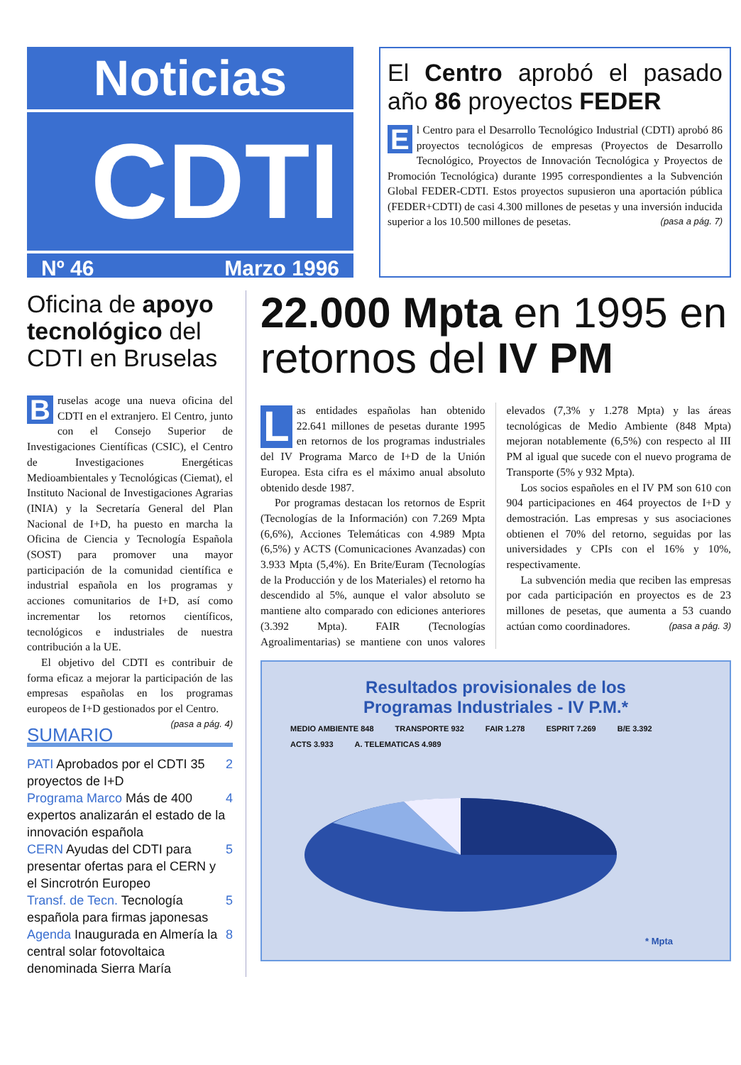Noticias
CDTI
Nº 46 Marzo 1996
El Centro aprobó el pasado año 86 proyectos FEDER
El Centro para el Desarrollo Tecnológico Industrial (CDTI) aprobó 86 proyectos tecnológicos de empresas (Proyectos de Desarrollo Tecnológico, Proyectos de Innovación Tecnológica y Proyectos de Promoción Tecnológica) durante 1995 correspondientes a la Subvención Global FEDER-CDTI. Estos proyectos supusieron una aportación pública (FEDER+CDTI) de casi 4.300 millones de pesetas y una inversión inducida superior a los 10.500 millones de pesetas. (pasa a pág. 7)
Oficina de apoyo tecnológico del CDTI en Bruselas
Bruselas acoge una nueva oficina del CDTI en el extranjero. El Centro, junto con el Consejo Superior de Investigaciones Científicas (CSIC), el Centro de Investigaciones Energéticas Medioambientales y Tecnológicas (Ciemat), el Instituto Nacional de Investigaciones Agrarias (INIA) y la Secretaría General del Plan Nacional de I+D, ha puesto en marcha la Oficina de Ciencia y Tecnología Española (SOST) para promover una mayor participación de la comunidad científica e industrial española en los programas y acciones comunitarios de I+D, así como incrementar los retornos científicos, tecnológicos e industriales de nuestra contribución a la UE.
El objetivo del CDTI es contribuir de forma eficaz a mejorar la participación de las empresas españolas en los programas europeos de I+D gestionados por el Centro. (pasa a pág. 4)
SUMARIO
PATI Aprobados por el CDTI 35 proyectos de I+D 2
Programa Marco Más de 400 expertos analizarán el estado de la innovación española 4
CERN Ayudas del CDTI para presentar ofertas para el CERN y el Sincrotrón Europeo 5
Transf. de Tecn. Tecnología española para firmas japonesas 5
Agenda Inaugurada en Almería la central solar fotovoltaica denominada Sierra María 8
22.000 Mpta en 1995 en retornos del IV PM
Las entidades españolas han obtenido 22.641 millones de pesetas durante 1995 en retornos de los programas industriales del IV Programa Marco de I+D de la Unión Europea. Esta cifra es el máximo anual absoluto obtenido desde 1987.
Por programas destacan los retornos de Esprit (Tecnologías de la Información) con 7.269 Mpta (6,6%), Acciones Telemáticas con 4.989 Mpta (6,5%) y ACTS (Comunicaciones Avanzadas) con 3.933 Mpta (5,4%). En Brite/Euram (Tecnologías de la Producción y de los Materiales) el retorno ha descendido al 5%, aunque el valor absoluto se mantiene alto comparado con ediciones anteriores (3.392 Mpta). FAIR (Tecnologías Agroalimentarias) se mantiene con unos valores elevados (7,3% y 1.278 Mpta) y las áreas tecnológicas de Medio Ambiente (848 Mpta) mejoran notablemente (6,5%) con respecto al III PM al igual que sucede con el nuevo programa de Transporte (5% y 932 Mpta).
Los socios españoles en el IV PM son 610 con 904 participaciones en 464 proyectos de I+D y demostración. Las empresas y sus asociaciones obtienen el 70% del retorno, seguidas por las universidades y CPIs con el 16% y 10%, respectivamente.
La subvención media que reciben las empresas por cada participación en proyectos es de 23 millones de pesetas, que aumenta a 53 cuando actúan como coordinadores. (pasa a pág. 3)
Resultados provisionales de los
Programas Industriales - IV P.M.*
MEDIO AMBIENTE 848 TRANSPORTE 932 FAIR 1.278 ESPRIT 7.269 B/E 3.392 ACTS 3.933 A. TELEMATICAS 4.989
* Mpta